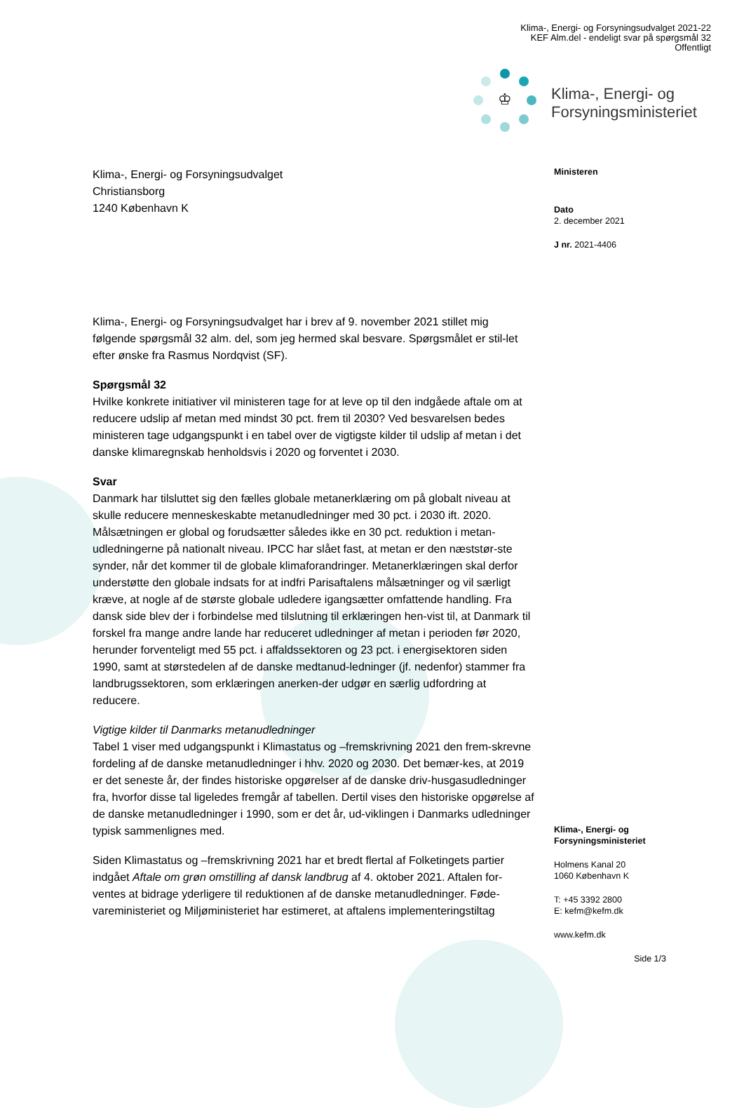Klima-, Energi- og Forsyningsudvalget 2021-22
KEF Alm.del - endeligt svar på spørgsmål 32
Offentligt
♔
Klima-, Energi- og
Forsyningsministeriet
Klima-, Energi- og Forsyningsudvalget
Christiansborg
1240 København K
Klima-, Energi- og Forsyningsudvalget har i brev af 9. november 2021 stillet mig følgende spørgsmål 32 alm. del, som jeg hermed skal besvare. Spørgsmålet er stil-let efter ønske fra Rasmus Nordqvist (SF).
Spørgsmål 32
Hvilke konkrete initiativer vil ministeren tage for at leve op til den indgåede aftale om at reducere udslip af metan med mindst 30 pct. frem til 2030? Ved besvarelsen bedes ministeren tage udgangspunkt i en tabel over de vigtigste kilder til udslip af metan i det danske klimaregnskab henholdsvis i 2020 og forventet i 2030.
Svar
Danmark har tilsluttet sig den fælles globale metanerklæring om på globalt niveau at skulle reducere menneskeskabte metanudledninger med 30 pct. i 2030 ift. 2020. Målsætningen er global og forudsætter således ikke en 30 pct. reduktion i metan-udledningerne på nationalt niveau. IPCC har slået fast, at metan er den næststør-ste synder, når det kommer til de globale klimaforandringer. Metanerklæringen skal derfor understøtte den globale indsats for at indfri Parisaftalens målsætninger og vil særligt kræve, at nogle af de største globale udledere igangsætter omfattende handling. Fra dansk side blev der i forbindelse med tilslutning til erklæringen hen-vist til, at Danmark til forskel fra mange andre lande har reduceret udledninger af metan i perioden før 2020, herunder forventeligt med 55 pct. i affaldssektoren og 23 pct. i energisektoren siden 1990, samt at størstedelen af de danske medtanud-ledninger (jf. nedenfor) stammer fra landbrugssektoren, som erklæringen anerken-der udgør en særlig udfordring at reducere.
Vigtige kilder til Danmarks metanudledninger
Tabel 1 viser med udgangspunkt i Klimastatus og –fremskrivning 2021 den frem-skrevne fordeling af de danske metanudledninger i hhv. 2020 og 2030. Det bemær-kes, at 2019 er det seneste år, der findes historiske opgørelser af de danske driv-husgasudledninger fra, hvorfor disse tal ligeledes fremgår af tabellen. Dertil vises den historiske opgørelse af de danske metanudledninger i 1990, som er det år, ud-viklingen i Danmarks udledninger typisk sammenlignes med.
Siden Klimastatus og –fremskrivning 2021 har et bredt flertal af Folketingets partier indgået Aftale om grøn omstilling af dansk landbrug af 4. oktober 2021. Aftalen for-ventes at bidrage yderligere til reduktionen af de danske metanudledninger. Føde-vareministeriet og Miljøministeriet har estimeret, at aftalens implementeringstiltag
Ministeren
Dato
2. december 2021
J nr. 2021-4406
Klima-, Energi- og
Forsyningsministeriet
Holmens Kanal 20
1060 København K
T: +45 3392 2800
E: kefm@kefm.dk
www.kefm.dk
Side 1/3